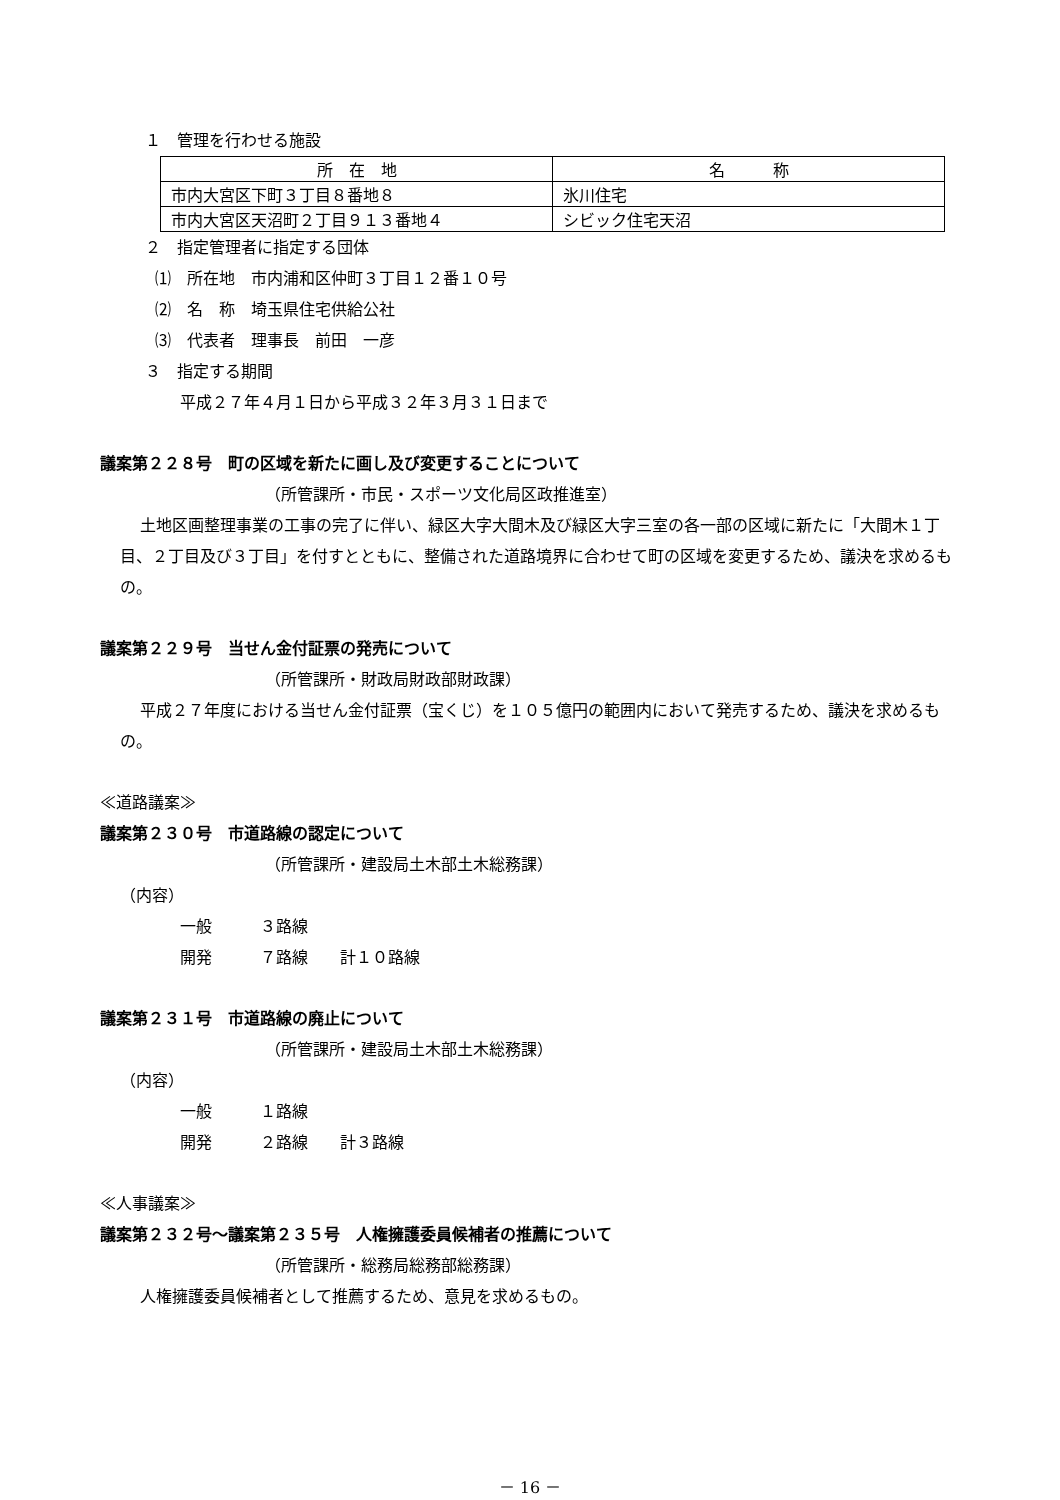１　管理を行わせる施設
| 所 在 地 | 名 称 |
| 市内大宮区下町３丁目８番地８ | 氷川住宅 |
| 市内大宮区天沼町２丁目９１３番地４ | シビック住宅天沼 |
２　指定管理者に指定する団体
⑴　所在地　市内浦和区仲町３丁目１２番１０号
⑵　名　称　埼玉県住宅供給公社
⑶　代表者　理事長　前田　一彦
３　指定する期間
平成２７年４月１日から平成３２年３月３１日まで
議案第２２８号　町の区域を新たに画し及び変更することについて
（所管課所・市民・スポーツ文化局区政推進室）
土地区画整理事業の工事の完了に伴い、緑区大字大間木及び緑区大字三室の各一部の区域に新たに「大間木１丁目、２丁目及び３丁目」を付すとともに、整備された道路境界に合わせて町の区域を変更するため、議決を求めるもの。
議案第２２９号　当せん金付証票の発売について
（所管課所・財政局財政部財政課）
平成２７年度における当せん金付証票（宝くじ）を１０５億円の範囲内において発売するため、議決を求めるもの。
≪道路議案≫
議案第２３０号　市道路線の認定について
（所管課所・建設局土木部土木総務課）
（内容）
一般　　　３路線
開発　　　７路線　　計１０路線
議案第２３１号　市道路線の廃止について
（所管課所・建設局土木部土木総務課）
（内容）
一般　　　１路線
開発　　　２路線　　計３路線
≪人事議案≫
議案第２３２号～議案第２３５号　人権擁護委員候補者の推薦について
（所管課所・総務局総務部総務課）
人権擁護委員候補者として推薦するため、意見を求めるもの。
－ 16 －